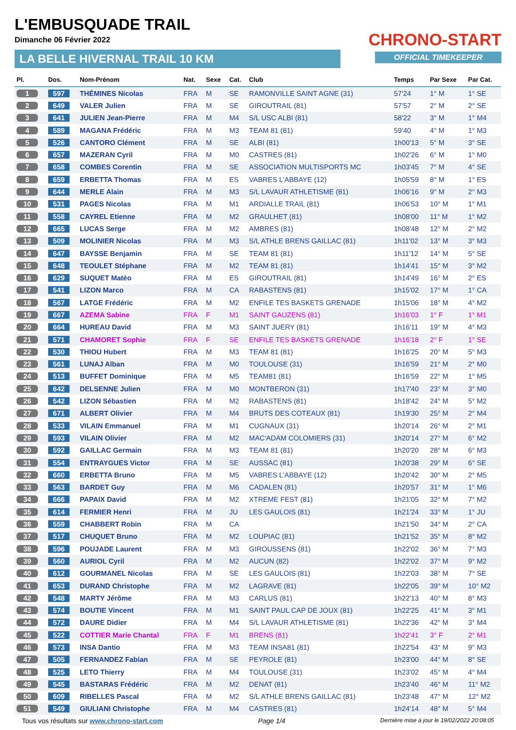L'EMBUSQUADE TRAIL
Dimanche 06 Février 2022
LA BELLE HIVERNAL TRAIL 10 KM
CHRONO-START
OFFICIAL TIMEKEEPER
| Pl. | Dos. | Nom-Prénom | Nat. | Sexe | Cat. | Club | Temps | Par Sexe | Par Cat. |
| --- | --- | --- | --- | --- | --- | --- | --- | --- | --- |
| 1 | 597 | THÉMINES Nicolas | FRA | M | SE | RAMONVILLE SAINT AGNE (31) | 57'24 | 1° M | 1° SE |
| 2 | 649 | VALER Julien | FRA | M | SE | GIROUTRAIL (81) | 57'57 | 2° M | 2° SE |
| 3 | 641 | JULIEN Jean-Pierre | FRA | M | M4 | S/L USC ALBI (81) | 58'22 | 3° M | 1° M4 |
| 4 | 589 | MAGANA Frédéric | FRA | M | M3 | TEAM 81 (81) | 59'40 | 4° M | 1° M3 |
| 5 | 526 | CANTORO Clément | FRA | M | SE | ALBI (81) | 1h00'13 | 5° M | 3° SE |
| 6 | 657 | MAZERAN Cyril | FRA | M | M0 | CASTRES (81) | 1h02'26 | 6° M | 1° M0 |
| 7 | 658 | COMBES Corentin | FRA | M | SE | ASSOCIATION MULTISPORTS MC | 1h03'45 | 7° M | 4° SE |
| 8 | 659 | ERBETTA Thomas | FRA | M | ES | VABRES L'ABBAYE (12) | 1h05'59 | 8° M | 1° ES |
| 9 | 644 | MERLE Alain | FRA | M | M3 | S/L LAVAUR ATHLETISME (81) | 1h06'16 | 9° M | 2° M3 |
| 10 | 531 | PAGES Nicolas | FRA | M | M1 | ARDIALLE TRAIL (81) | 1h06'53 | 10° M | 1° M1 |
| 11 | 558 | CAYREL Etienne | FRA | M | M2 | GRAULHET (81) | 1h08'00 | 11° M | 1° M2 |
| 12 | 665 | LUCAS Serge | FRA | M | M2 | AMBRES (81) | 1h08'48 | 12° M | 2° M2 |
| 13 | 509 | MOLINIER Nicolas | FRA | M | M3 | S/L ATHLE BRENS GAILLAC (81) | 1h11'02 | 13° M | 3° M3 |
| 14 | 647 | BAYSSE Benjamin | FRA | M | SE | TEAM 81 (81) | 1h11'12 | 14° M | 5° SE |
| 15 | 648 | TEOULET Stéphane | FRA | M | M2 | TEAM 81 (81) | 1h14'41 | 15° M | 3° M2 |
| 16 | 629 | SUQUET Matéo | FRA | M | ES | GIROUTRAIL (81) | 1h14'49 | 16° M | 2° ES |
| 17 | 541 | LIZON Marco | FRA | M | CA | RABASTENS (81) | 1h15'02 | 17° M | 1° CA |
| 18 | 567 | LATGE Frédéric | FRA | M | M2 | ENFILE TES BASKETS GRENADE | 1h15'06 | 18° M | 4° M2 |
| 19 | 667 | AZEMA Sabine | FRA | F | M1 | SAINT GAUZENS (81) | 1h16'03 | 1° F | 1° M1 |
| 20 | 664 | HUREAU David | FRA | M | M3 | SAINT JUERY (81) | 1h16'11 | 19° M | 4° M3 |
| 21 | 571 | CHAMORET Sophie | FRA | F | SE | ENFILE TES BASKETS GRENADE | 1h16'18 | 2° F | 1° SE |
| 22 | 530 | THIOU Hubert | FRA | M | M3 | TEAM 81 (81) | 1h16'25 | 20° M | 5° M3 |
| 23 | 561 | LUNAJ Alban | FRA | M | M0 | TOULOUSE (31) | 1h16'59 | 21° M | 2° M0 |
| 24 | 513 | BUFFET Dominique | FRA | M | M5 | TEAM81 (81) | 1h16'59 | 22° M | 1° M5 |
| 25 | 642 | DELSENNE Julien | FRA | M | M0 | MONTBERON (31) | 1h17'40 | 23° M | 3° M0 |
| 26 | 542 | LIZON Sébastien | FRA | M | M2 | RABASTENS (81) | 1h18'42 | 24° M | 5° M2 |
| 27 | 671 | ALBERT Olivier | FRA | M | M4 | BRUTS DES COTEAUX (81) | 1h19'30 | 25° M | 2° M4 |
| 28 | 533 | VILAIN Emmanuel | FRA | M | M1 | CUGNAUX (31) | 1h20'14 | 26° M | 2° M1 |
| 29 | 593 | VILAIN Olivier | FRA | M | M2 | MAC'ADAM COLOMIERS (31) | 1h20'14 | 27° M | 6° M2 |
| 30 | 592 | GAILLAC Germain | FRA | M | M3 | TEAM 81 (81) | 1h20'20 | 28° M | 6° M3 |
| 31 | 554 | ENTRAYGUES Victor | FRA | M | SE | AUSSAC (81) | 1h20'38 | 29° M | 6° SE |
| 32 | 660 | ERBETTA Bruno | FRA | M | M5 | VABRES L'ABBAYE (12) | 1h20'42 | 30° M | 2° M5 |
| 33 | 563 | BARDET Guy | FRA | M | M6 | CADALEN (81) | 1h20'57 | 31° M | 1° M6 |
| 34 | 666 | PAPAIX David | FRA | M | M2 | XTREME FEST (81) | 1h21'05 | 32° M | 7° M2 |
| 35 | 614 | FERMIER Henri | FRA | M | JU | LES GAULOIS (81) | 1h21'24 | 33° M | 1° JU |
| 36 | 559 | CHABBERT Robin | FRA | M | CA | | 1h21'50 | 34° M | 2° CA |
| 37 | 517 | CHUQUET Bruno | FRA | M | M2 | LOUPIAC (81) | 1h21'52 | 35° M | 8° M2 |
| 38 | 596 | POUJADE Laurent | FRA | M | M3 | GIROUSSENS (81) | 1h22'02 | 36° M | 7° M3 |
| 39 | 560 | AURIOL Cyril | FRA | M | M2 | AUCUN (82) | 1h22'02 | 37° M | 9° M2 |
| 40 | 612 | GOURMANEL Nicolas | FRA | M | SE | LES GAULOIS (81) | 1h22'03 | 38° M | 7° SE |
| 41 | 653 | DURAND Christophe | FRA | M | M2 | LAGRAVE (81) | 1h22'05 | 39° M | 10° M2 |
| 42 | 548 | MARTY Jérôme | FRA | M | M3 | CARLUS (81) | 1h22'13 | 40° M | 8° M3 |
| 43 | 574 | BOUTIE Vincent | FRA | M | M1 | SAINT PAUL CAP DE JOUX (81) | 1h22'25 | 41° M | 3° M1 |
| 44 | 572 | DAURE Didier | FRA | M | M4 | S/L LAVAUR ATHLETISME (81) | 1h22'36 | 42° M | 3° M4 |
| 45 | 522 | COTTIER Marie Chantal | FRA | F | M1 | BRENS (81) | 1h22'41 | 3° F | 2° M1 |
| 46 | 573 | INSA Dantio | FRA | M | M3 | TEAM INSA81 (81) | 1h22'54 | 43° M | 9° M3 |
| 47 | 505 | FERNANDEZ Fabian | FRA | M | SE | PEYROLE (81) | 1h23'00 | 44° M | 8° SE |
| 48 | 525 | LETO Thierry | FRA | M | M4 | TOULOUSE (31) | 1h23'02 | 45° M | 4° M4 |
| 49 | 545 | BASTARAS Frédéric | FRA | M | M2 | DENAT (81) | 1h23'40 | 46° M | 11° M2 |
| 50 | 609 | RIBELLES Pascal | FRA | M | M2 | S/L ATHLE BRENS GAILLAC (81) | 1h23'48 | 47° M | 12° M2 |
| 51 | 549 | GIULIANI Christophe | FRA | M | M4 | CASTRES (81) | 1h24'14 | 48° M | 5° M4 |
Tous vos résultats sur www.chrono-start.com Page 1/4 Dernière mise à jour le 19/02/2022 20:08:05